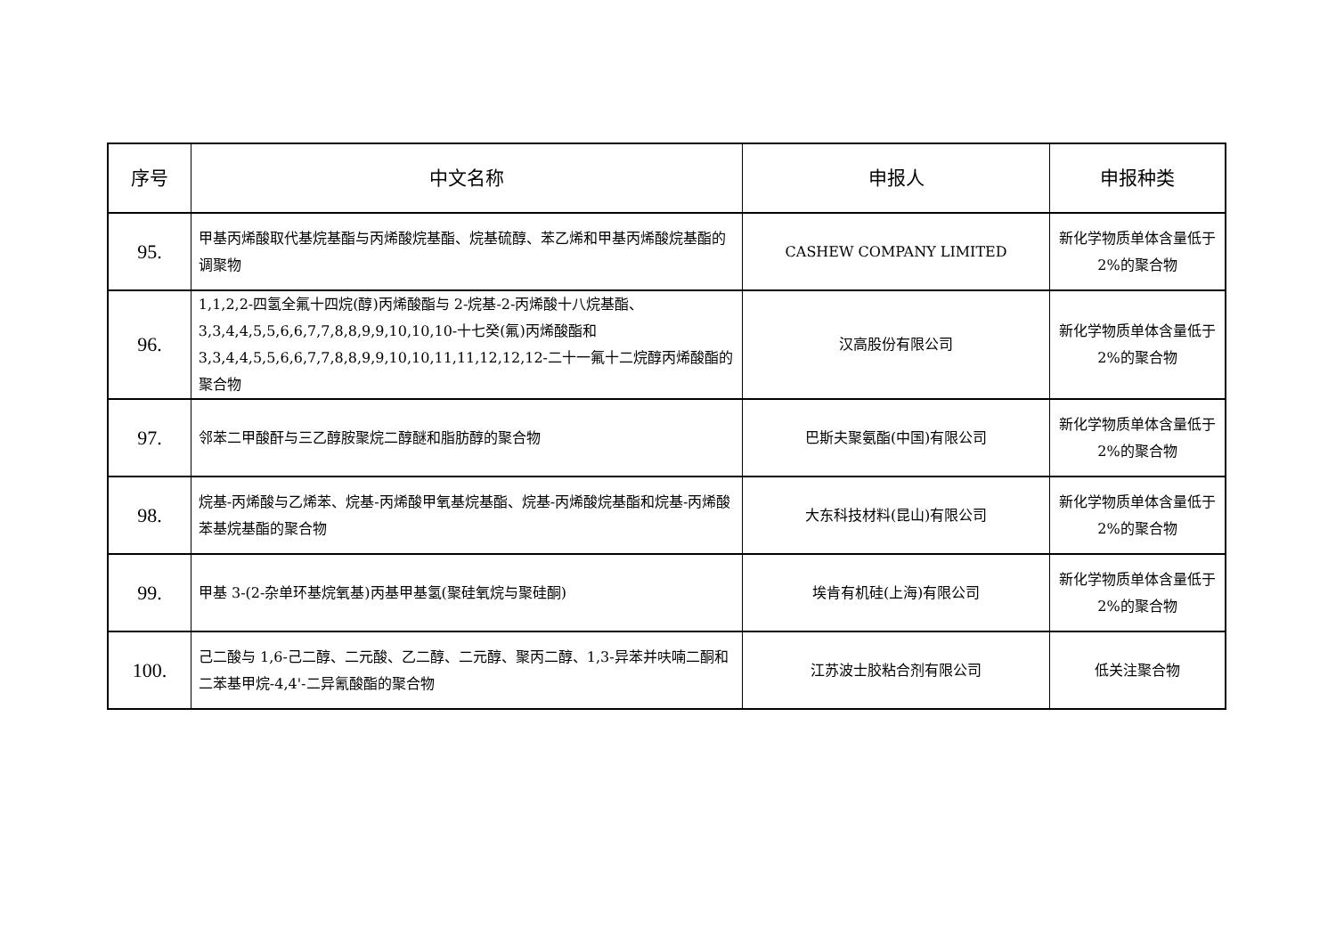| 序号 | 中文名称 | 申报人 | 申报种类 |
| --- | --- | --- | --- |
| 95. | 甲基丙烯酸取代基烷基酯与丙烯酸烷基酯、烷基硫醇、苯乙烯和甲基丙烯酸烷基酯的调聚物 | CASHEW COMPANY LIMITED | 新化学物质单体含量低于 2%的聚合物 |
| 96. | 1,1,2,2-四氢全氟十四烷(醇)丙烯酸酯与 2-烷基-2-丙烯酸十八烷基酯、3,3,4,4,5,5,6,6,7,7,8,8,9,9,10,10,10-十七癸(氟)丙烯酸酯和 3,3,4,4,5,5,6,6,7,7,8,8,9,9,10,10,11,11,12,12,12-二十一氟十二烷醇丙烯酸酯的聚合物 | 汉高股份有限公司 | 新化学物质单体含量低于 2%的聚合物 |
| 97. | 邻苯二甲酸酐与三乙醇胺聚烷二醇醚和脂肪醇的聚合物 | 巴斯夫聚氨酯(中国)有限公司 | 新化学物质单体含量低于 2%的聚合物 |
| 98. | 烷基-丙烯酸与乙烯苯、烷基-丙烯酸甲氧基烷基酯、烷基-丙烯酸烷基酯和烷基-丙烯酸苯基烷基酯的聚合物 | 大东科技材料(昆山)有限公司 | 新化学物质单体含量低于 2%的聚合物 |
| 99. | 甲基 3-(2-杂单环基烷氧基)丙基甲基氢(聚硅氧烷与聚硅酮) | 埃肯有机硅(上海)有限公司 | 新化学物质单体含量低于 2%的聚合物 |
| 100. | 己二酸与 1,6-己二醇、二元酸、乙二醇、二元醇、聚丙二醇、1,3-异苯并呋喃二酮和二苯基甲烷-4,4'-二异氰酸酯的聚合物 | 江苏波士胶粘合剂有限公司 | 低关注聚合物 |